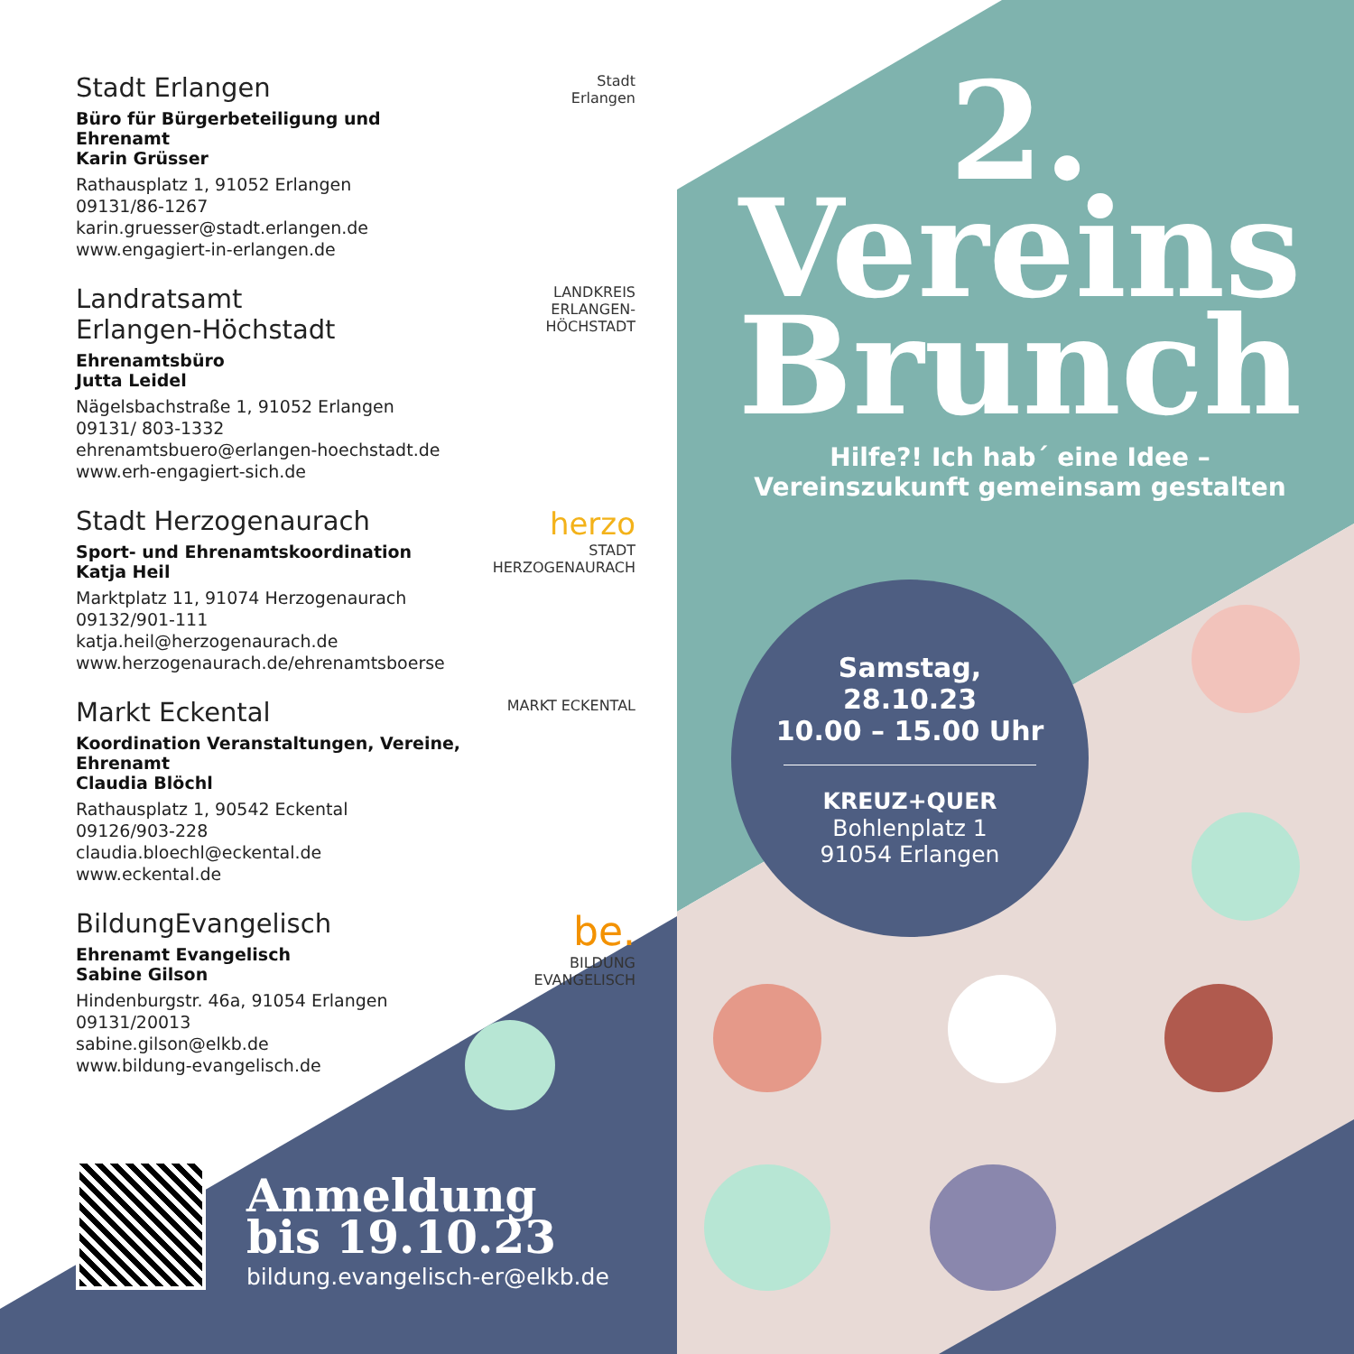Stadt Erlangen
Büro für Bürgerbeteiligung und Ehrenamt
Karin Grüsser
Rathausplatz 1, 91052 Erlangen
09131/86-1267
karin.gruesser@stadt.erlangen.de
www.engagiert-in-erlangen.de
Stadt
Erlangen
Landratsamt
Erlangen-Höchstadt
Ehrenamtsbüro
Jutta Leidel
Nägelsbachstraße 1, 91052 Erlangen
09131/ 803-1332
ehrenamtsbuero@erlangen-hoechstadt.de
www.erh-engagiert-sich.de
LANDKREIS
ERLANGEN-HÖCHSTADT
Stadt Herzogenaurach
Sport- und Ehrenamtskoordination
Katja Heil
Marktplatz 11, 91074 Herzogenaurach
09132/901-111
katja.heil@herzogenaurach.de
www.herzogenaurach.de/ehrenamtsboerse
herzo
STADT
HERZOGENAURACH
Markt Eckental
Koordination Veranstaltungen, Vereine, Ehrenamt
Claudia Blöchl
Rathausplatz 1, 90542 Eckental
09126/903-228
claudia.bloechl@eckental.de
www.eckental.de
MARKT ECKENTAL
BildungEvangelisch
Ehrenamt Evangelisch
Sabine Gilson
Hindenburgstr. 46a, 91054 Erlangen
09131/20013
sabine.gilson@elkb.de
www.bildung-evangelisch.de
be.
BILDUNG EVANGELISCH
2.
Vereins
Brunch
Hilfe?! Ich hab´ eine Idee –
Vereinszukunft gemeinsam gestalten
Samstag,
28.10.23
10.00 – 15.00 Uhr
KREUZ+QUER
Bohlenplatz 1
91054 Erlangen
Anmeldung
bis 19.10.23
bildung.evangelisch-er@elkb.de